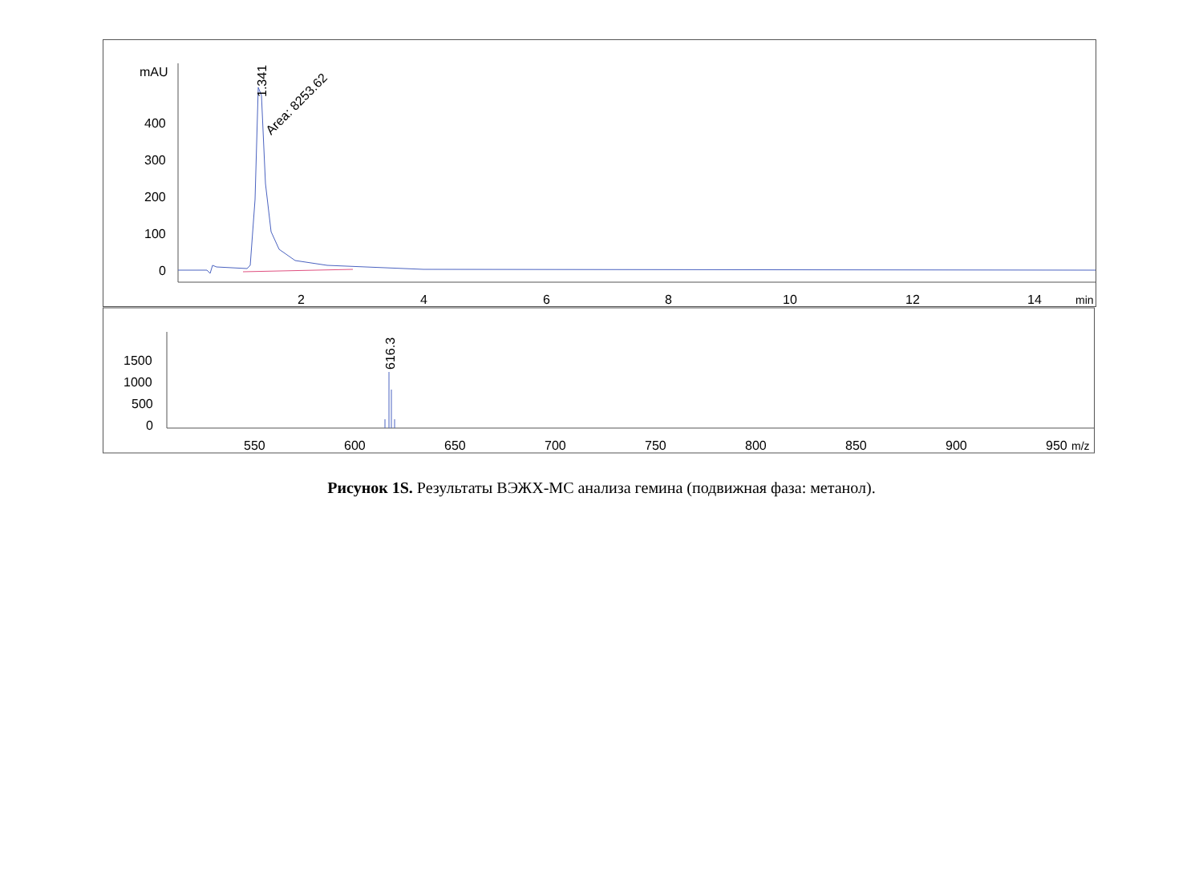mAU
400
300
200
100
0
2
4
6
8
10
12
14
min
1.341
Area: 8253.62
1500
1000
500
0
550
600
650
700
750
800
850
900
950
m/z
616.3
Рисунок 1S. Результаты ВЭЖХ-МС анализа гемина (подвижная фаза: метанол).